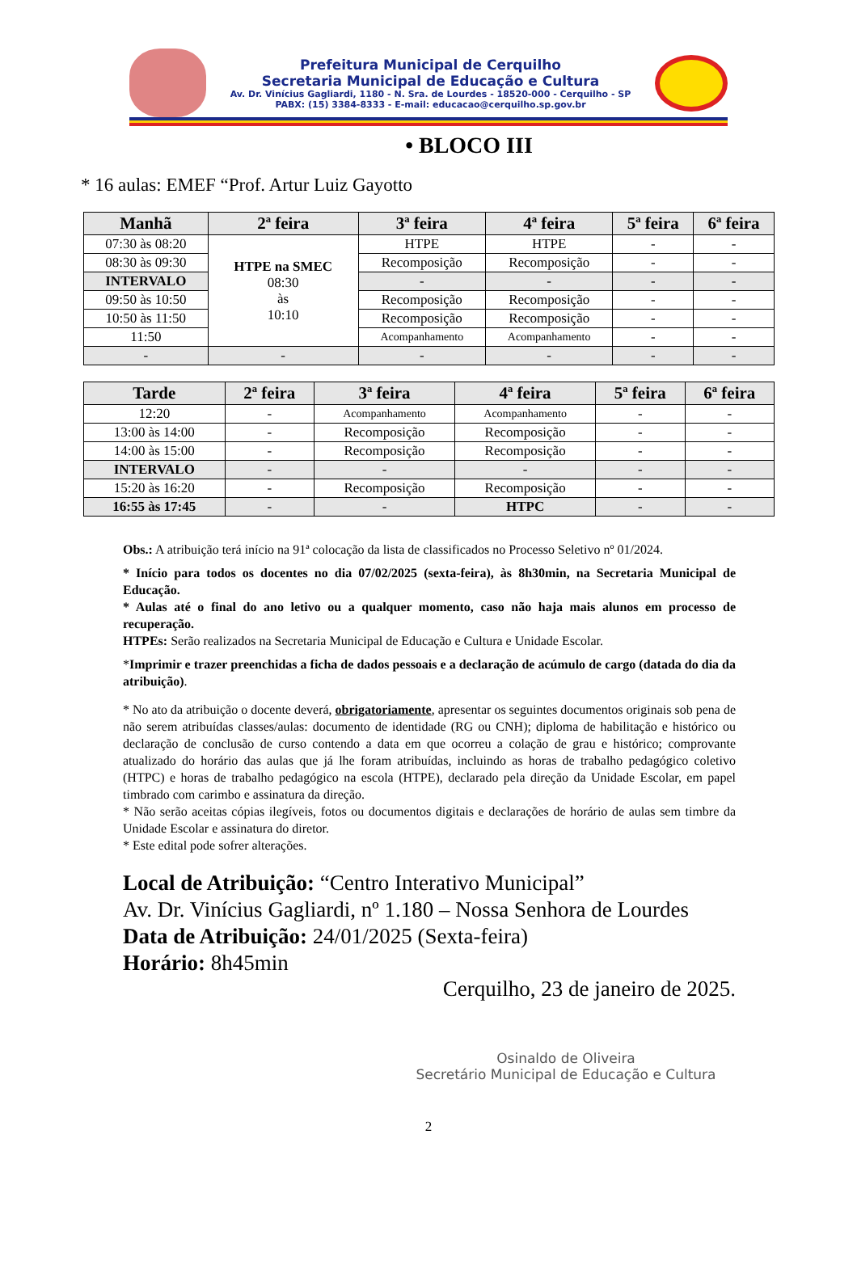Prefeitura Municipal de Cerquilho
Secretaria Municipal de Educação e Cultura
Av. Dr. Vinícius Gagliardi, 1180 - N. Sra. de Lourdes - 18520-000 - Cerquilho - SP
PABX: (15) 3384-8333 - E-mail: educacao@cerquilho.sp.gov.br
• BLOCO III
* 16 aulas: EMEF “Prof. Artur Luiz Gayotto
| Manhã | 2ª feira | 3ª feira | 4ª feira | 5ª feira | 6ª feira |
| --- | --- | --- | --- | --- | --- |
| 07:30 às 08:20 | HTPE na SMEC 08:30 às 10:10 | HTPE | HTPE | - | - |
| 08:30 às 09:30 | | Recomposição | Recomposição | - | - |
| INTERVALO | | - | - | - | - |
| 09:50 às 10:50 | | Recomposição | Recomposição | - | - |
| 10:50 às 11:50 | | Recomposição | Recomposição | - | - |
| 11:50 | | Acompanhamento | Acompanhamento | - | - |
| - | - | - | - | - | - |
| Tarde | 2ª feira | 3ª feira | 4ª feira | 5ª feira | 6ª feira |
| --- | --- | --- | --- | --- | --- |
| 12:20 | - | Acompanhamento | Acompanhamento | - | - |
| 13:00 às 14:00 | - | Recomposição | Recomposição | - | - |
| 14:00 às 15:00 | - | Recomposição | Recomposição | - | - |
| INTERVALO | - | - | - | - | - |
| 15:20 às 16:20 | - | Recomposição | Recomposição | - | - |
| 16:55 às 17:45 | - | - | HTPC | - | - |
Obs.: A atribuição terá início na 91ª colocação da lista de classificados no Processo Seletivo nº 01/2024.
* Início para todos os docentes no dia 07/02/2025 (sexta-feira), às 8h30min, na Secretaria Municipal de Educação.
* Aulas até o final do ano letivo ou a qualquer momento, caso não haja mais alunos em processo de recuperação.
HTPEs: Serão realizados na Secretaria Municipal de Educação e Cultura e Unidade Escolar.
*Imprimir e trazer preenchidas a ficha de dados pessoais e a declaração de acúmulo de cargo (datada do dia da atribuição).
* No ato da atribuição o docente deverá, obrigatoriamente, apresentar os seguintes documentos originais sob pena de não serem atribuídas classes/aulas: documento de identidade (RG ou CNH); diploma de habilitação e histórico ou declaração de conclusão de curso contendo a data em que ocorreu a colação de grau e histórico; comprovante atualizado do horário das aulas que já lhe foram atribuídas, incluindo as horas de trabalho pedagógico coletivo (HTPC) e horas de trabalho pedagógico na escola (HTPE), declarado pela direção da Unidade Escolar, em papel timbrado com carimbo e assinatura da direção.
* Não serão aceitas cópias ilegíveis, fotos ou documentos digitais e declarações de horário de aulas sem timbre da Unidade Escolar e assinatura do diretor.
* Este edital pode sofrer alterações.
Local de Atribuição: “Centro Interativo Municipal”
Av. Dr. Vinícius Gagliardi, nº 1.180 – Nossa Senhora de Lourdes
Data de Atribuição: 24/01/2025 (Sexta-feira)
Horário: 8h45min
Cerquilho, 23 de janeiro de 2025.
Osinaldo de Oliveira
Secretário Municipal de Educação e Cultura
2